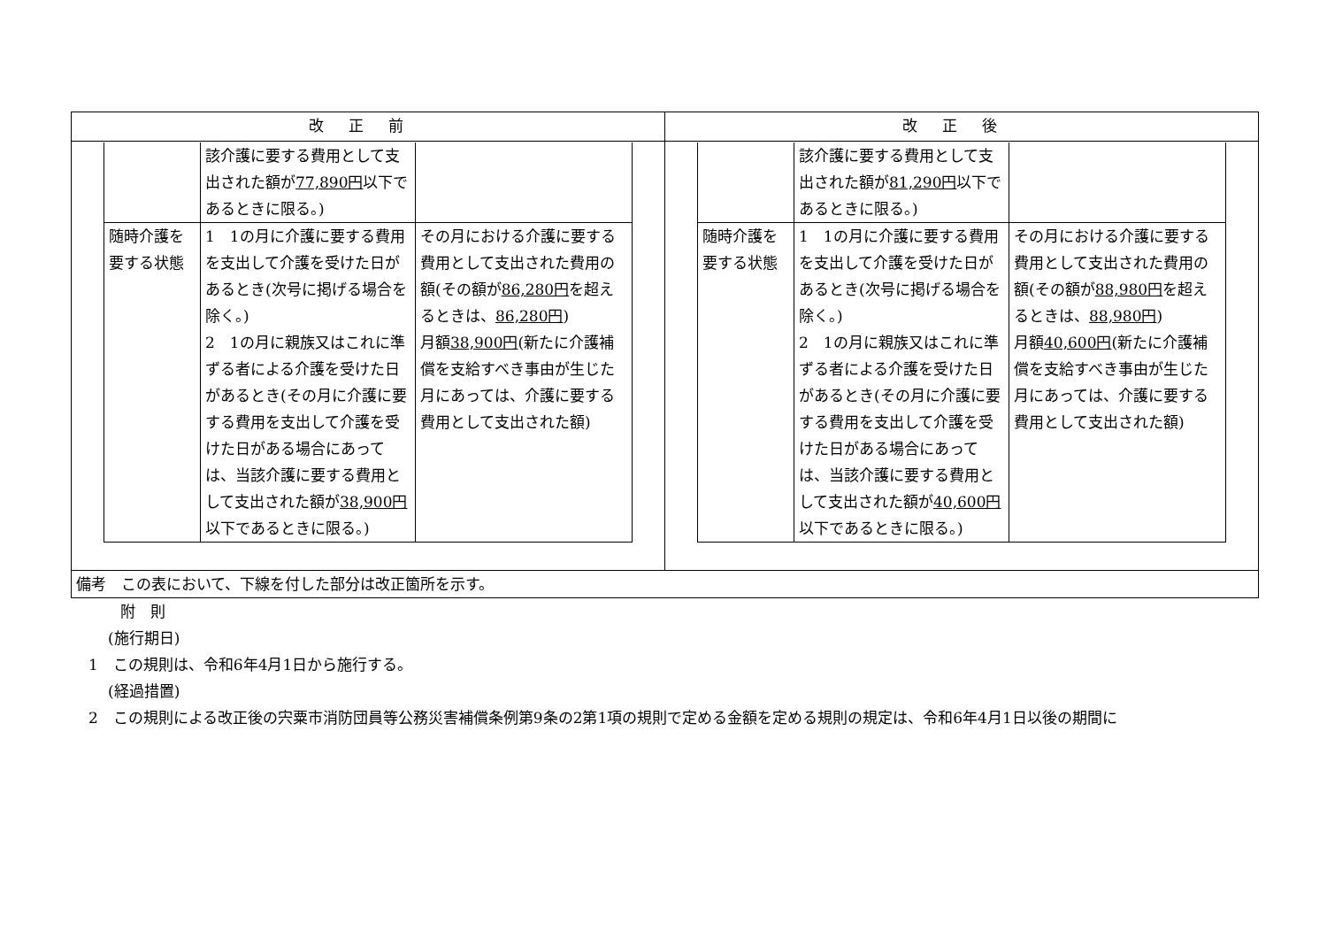| 改正前 | 改正後 |
| --- | --- |
| / / 該介護に要する費用として支出された額が 77,890円 以下であるときに限る。) / / / 随時介護を要する状態 / 1 1の月に介護に要する費用を支出して介護を受けた日があるとき(次号に掲げる場合を除く。) 2 1の月に親族又はこれに準ずる者による介護を受けた日があるとき(その月に介護に要する費用を支出して介護を受けた日がある場合にあっては、当該介護に要する費用として支出された額が 38,900円 以下であるときに限る。) / その月における介護に要する費用として支出された費用の額(その額が 86,280円 を超えるときは、 86,280円 ) 月額 38,900円 (新たに介護補償を支給すべき事由が生じた月にあっては、介護に要する費用として支出された額) / | / / 該介護に要する費用として支出された額が 81,290円 以下であるときに限る。) / / / 随時介護を要する状態 / 1 1の月に介護に要する費用を支出して介護を受けた日があるとき(次号に掲げる場合を除く。) 2 1の月に親族又はこれに準ずる者による介護を受けた日があるとき(その月に介護に要する費用を支出して介護を受けた日がある場合にあっては、当該介護に要する費用として支出された額が 40,600円 以下であるときに限る。) / その月における介護に要する費用として支出された費用の額(その額が 88,980円 を超えるときは、 88,980円 ) 月額 40,600円 (新たに介護補償を支給すべき事由が生じた月にあっては、介護に要する費用として支出された額) / |
| 備考 この表において、下線を付した部分は改正箇所を示す。 | |
附　則
(施行期日)
1　この規則は、令和6年4月1日から施行する。
(経過措置)
2　この規則による改正後の宍粟市消防団員等公務災害補償条例第9条の2第1項の規則で定める金額を定める規則の規定は、令和6年4月1日以後の期間に